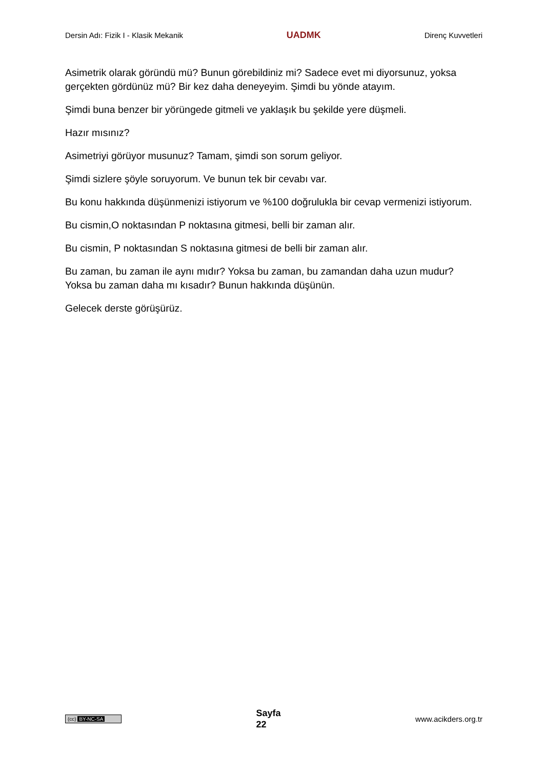Dersin Adı: Fizik I - Klasik Mekanik
UADMK
Direnç Kuvvetleri
Asimetrik olarak göründü mü? Bunun görebildiniz mi? Sadece evet mi diyorsunuz, yoksa gerçekten gördünüz mü? Bir kez daha deneyeyim. Şimdi bu yönde atayım.
Şimdi buna benzer bir yörüngede gitmeli ve yaklaşık bu şekilde yere düşmeli.
Hazır mısınız?
Asimetriyi görüyor musunuz? Tamam, şimdi son sorum geliyor.
Şimdi sizlere şöyle soruyorum. Ve bunun tek bir cevabı var.
Bu konu hakkında düşünmenizi istiyorum ve %100 doğrulukla bir cevap vermenizi istiyorum.
Bu cismin,O noktasından P noktasına gitmesi, belli bir zaman alır.
Bu cismin, P noktasından S noktasına gitmesi de belli bir zaman alır.
Bu zaman, bu zaman ile aynı mıdır? Yoksa bu zaman, bu zamandan daha uzun mudur? Yoksa bu zaman daha mı kısadır? Bunun hakkında düşünün.
Gelecek derste görüşürüz.
(cc) BY-NC-SA
Sayfa
22
www.acikders.org.tr